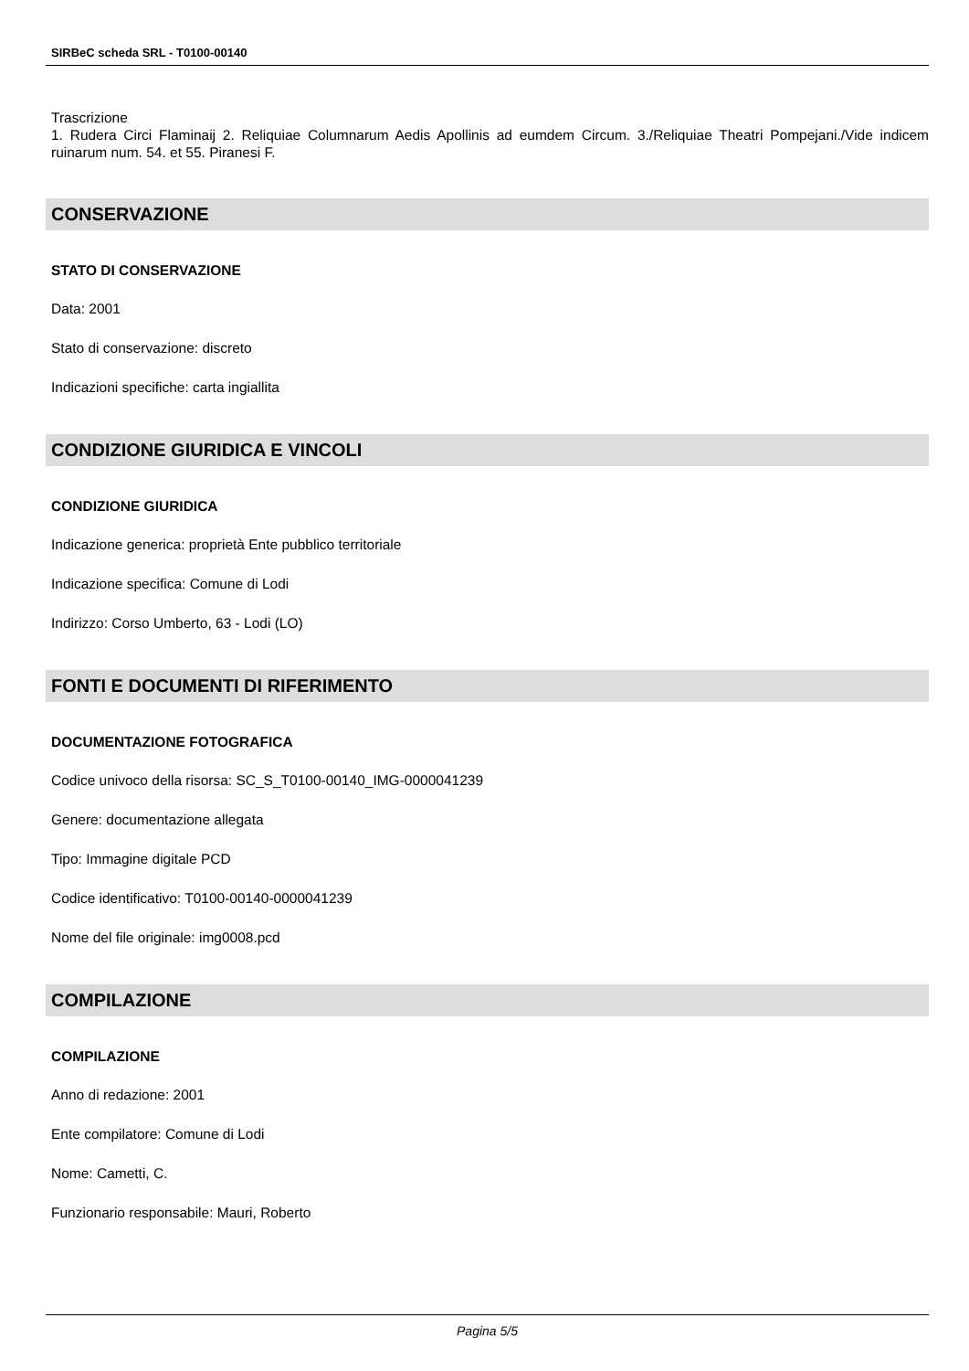SIRBeC scheda SRL - T0100-00140
Trascrizione
1. Rudera Circi Flaminaij 2. Reliquiae Columnarum Aedis Apollinis ad eumdem Circum. 3./Reliquiae Theatri Pompejani./Vide indicem ruinarum num. 54. et 55. Piranesi F.
CONSERVAZIONE
STATO DI CONSERVAZIONE
Data: 2001
Stato di conservazione: discreto
Indicazioni specifiche: carta ingiallita
CONDIZIONE GIURIDICA E VINCOLI
CONDIZIONE GIURIDICA
Indicazione generica: proprietà Ente pubblico territoriale
Indicazione specifica: Comune di Lodi
Indirizzo: Corso Umberto, 63 - Lodi (LO)
FONTI E DOCUMENTI DI RIFERIMENTO
DOCUMENTAZIONE FOTOGRAFICA
Codice univoco della risorsa: SC_S_T0100-00140_IMG-0000041239
Genere: documentazione allegata
Tipo: Immagine digitale PCD
Codice identificativo: T0100-00140-0000041239
Nome del file originale: img0008.pcd
COMPILAZIONE
COMPILAZIONE
Anno di redazione: 2001
Ente compilatore: Comune di Lodi
Nome: Cametti, C.
Funzionario responsabile: Mauri, Roberto
Pagina 5/5